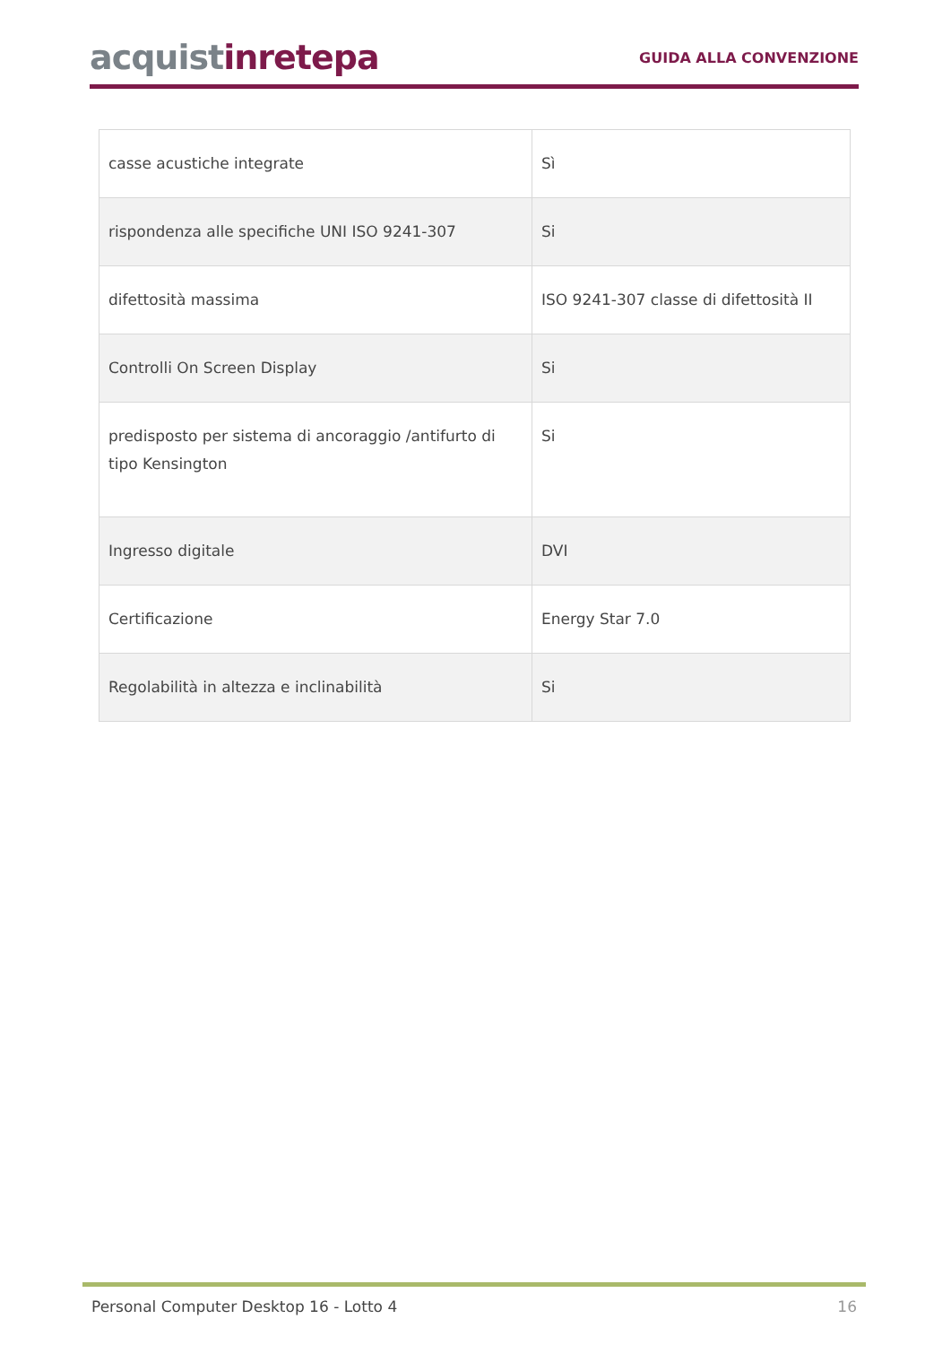acquistinrete pa
GUIDA ALLA CONVENZIONE
| casse acustiche integrate | Sì |
| rispondenza alle specifiche UNI ISO 9241-307 | Si |
| difettosità massima | ISO 9241-307 classe di difettosità II |
| Controlli On Screen Display | Si |
| predisposto per sistema di ancoraggio /antifurto di tipo Kensington | Si |
| Ingresso digitale | DVI |
| Certificazione | Energy Star 7.0 |
| Regolabilità in altezza e inclinabilità | Si |
Personal Computer Desktop 16 - Lotto 4 16